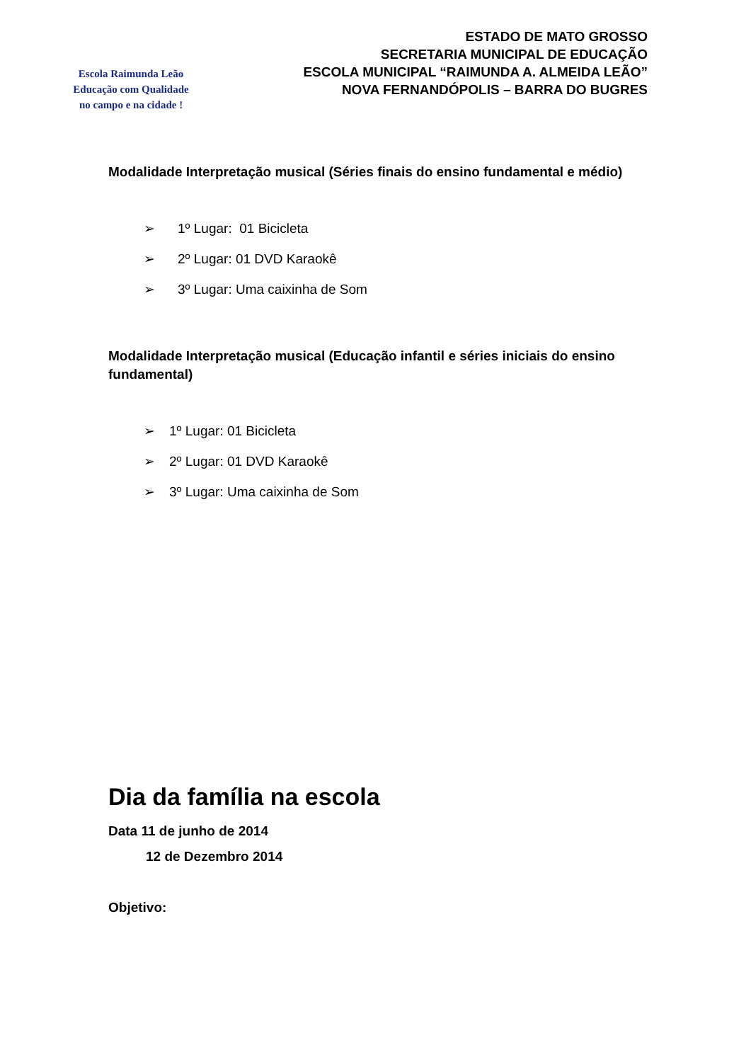Escola Raimunda Leão
Educação com Qualidade
no campo e na cidade !
ESTADO DE MATO GROSSO
SECRETARIA MUNICIPAL DE EDUCAÇÃO
ESCOLA MUNICIPAL “RAIMUNDA A. ALMEIDA LEÃO”
NOVA FERNANDÓPOLIS – BARRA DO BUGRES
Modalidade Interpretação musical (Séries finais do ensino fundamental e médio)
➢ 1º Lugar: 01 Bicicleta
➢ 2º Lugar: 01 DVD Karaokê
➢ 3º Lugar: Uma caixinha de Som
Modalidade Interpretação musical (Educação infantil e séries iniciais do ensino fundamental)
➢ 1º Lugar: 01 Bicicleta
➢ 2º Lugar: 01 DVD Karaokê
➢ 3º Lugar: Uma caixinha de Som
Dia da família na escola
Data 11 de junho de 2014
12 de Dezembro 2014
Objetivo: